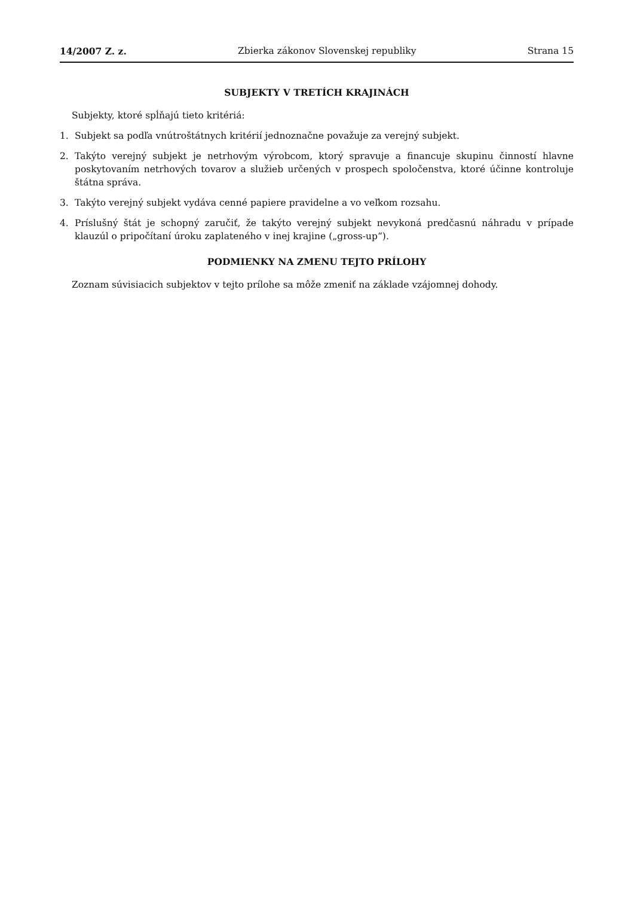14/2007 Z. z. Zbierka zákonov Slovenskej republiky Strana 15
SUBJEKTY V TRETÍCH KRAJINÁCH
Subjekty, ktoré spĺňajú tieto kritériá:
1. Subjekt sa podľa vnútroštátnych kritérií jednoznačne považuje za verejný subjekt.
2. Takýto verejný subjekt je netrhovým výrobcom, ktorý spravuje a financuje skupinu činností hlavne poskytovaním netrhových tovarov a služieb určených v prospech spoločenstva, ktoré účinne kontroluje štátna správa.
3. Takýto verejný subjekt vydáva cenné papiere pravidelne a vo veľkom rozsahu.
4. Príslušný štát je schopný zaručiť, že takýto verejný subjekt nevykoná predčasnú náhradu v prípade klauzúl o pripočítaní úroku zaplateného v inej krajine („gross-up“).
PODMIENKY NA ZMENU TEJTO PRÍLOHY
Zoznam súvisiacich subjektov v tejto prílohe sa môže zmeniť na základe vzájomnej dohody.